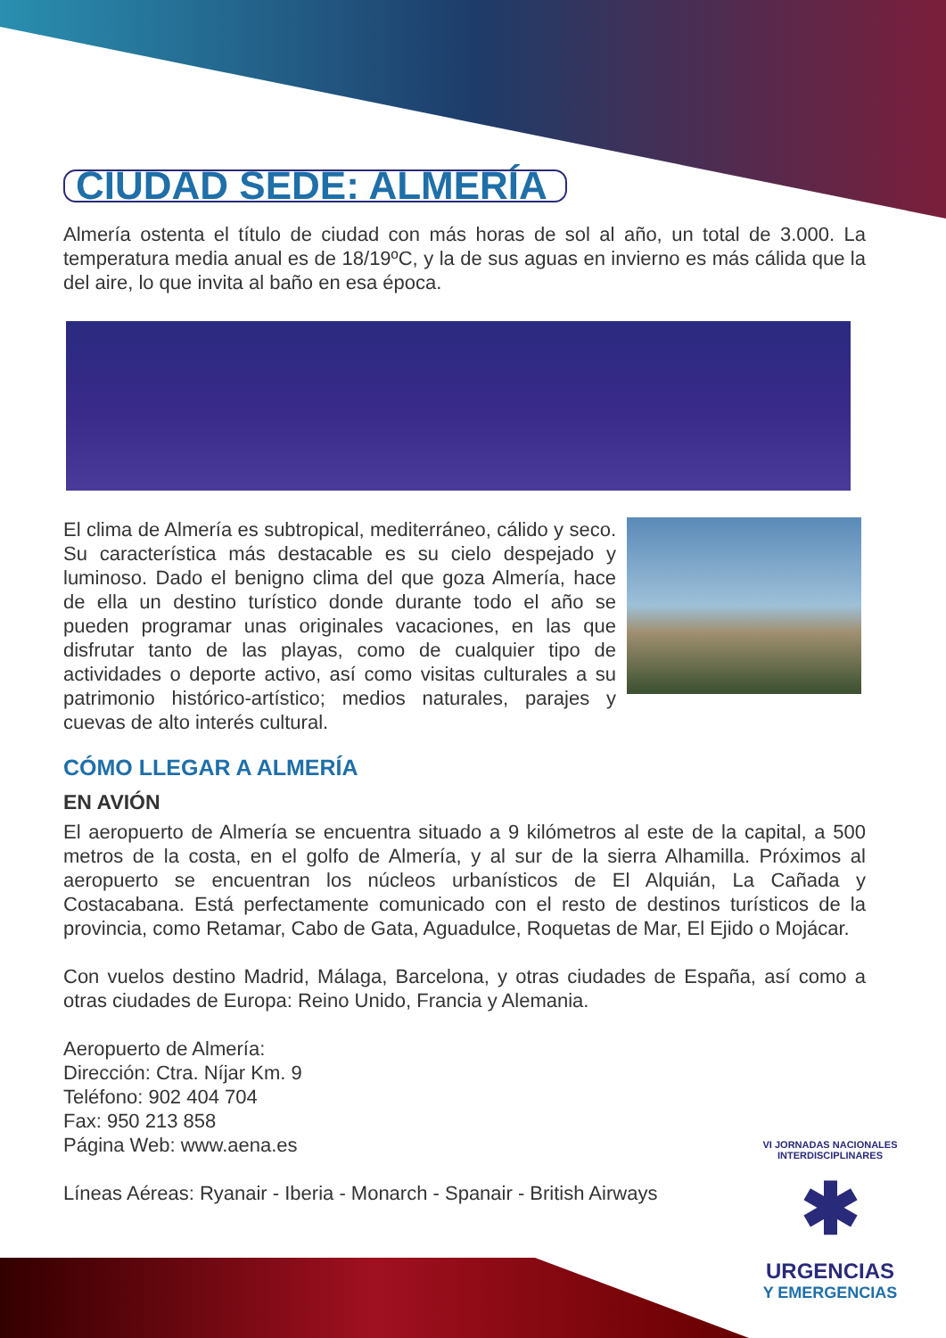CIUDAD SEDE: ALMERÍA
Almería ostenta el título de ciudad con más horas de sol al año, un total de 3.000. La temperatura media anual es de 18/19ºC, y la de sus aguas en invierno es más cálida que la del aire, lo que invita al baño en esa época.
El clima de Almería es subtropical, mediterráneo, cálido y seco. Su característica más destacable es su cielo despejado y luminoso. Dado el benigno clima del que goza Almería, hace de ella un destino turístico donde durante todo el año se pueden programar unas originales vacaciones, en las que disfrutar tanto de las playas, como de cualquier tipo de actividades o deporte activo, así como visitas culturales a su patrimonio histórico-artístico; medios naturales, parajes y cuevas de alto interés cultural.
CÓMO LLEGAR A ALMERÍA
EN AVIÓN
El aeropuerto de Almería se encuentra situado a 9 kilómetros al este de la capital, a 500 metros de la costa, en el golfo de Almería, y al sur de la sierra Alhamilla. Próximos al aeropuerto se encuentran los núcleos urbanísticos de El Alquián, La Cañada y Costacabana. Está perfectamente comunicado con el resto de destinos turísticos de la provincia, como Retamar, Cabo de Gata, Aguadulce, Roquetas de Mar, El Ejido o Mojácar.
Con vuelos destino Madrid, Málaga, Barcelona, y otras ciudades de España, así como a otras ciudades de Europa: Reino Unido, Francia y Alemania.
Aeropuerto de Almería:
Dirección: Ctra. Níjar Km. 9
Teléfono: 902 404 704
Fax: 950 213 858
Página Web: www.aena.es
Líneas Aéreas: Ryanair - Iberia - Monarch - Spanair - British Airways
VI JORNADAS NACIONALES INTERDISCIPLINARES
✱
URGENCIAS
Y EMERGENCIAS